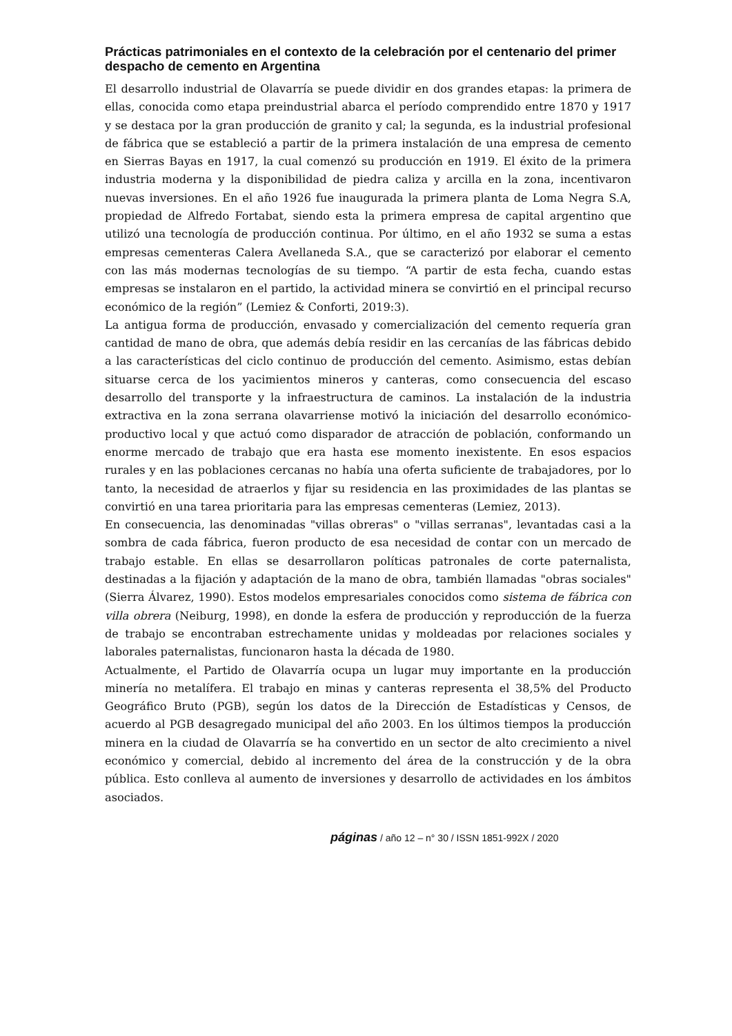Prácticas patrimoniales en el contexto de la celebración por el centenario del primer despacho de cemento en Argentina
El desarrollo industrial de Olavarría se puede dividir en dos grandes etapas: la primera de ellas, conocida como etapa preindustrial abarca el período comprendido entre 1870 y 1917 y se destaca por la gran producción de granito y cal; la segunda, es la industrial profesional de fábrica que se estableció a partir de la primera instalación de una empresa de cemento en Sierras Bayas en 1917, la cual comenzó su producción en 1919. El éxito de la primera industria moderna y la disponibilidad de piedra caliza y arcilla en la zona, incentivaron nuevas inversiones. En el año 1926 fue inaugurada la primera planta de Loma Negra S.A, propiedad de Alfredo Fortabat, siendo esta la primera empresa de capital argentino que utilizó una tecnología de producción continua. Por último, en el año 1932 se suma a estas empresas cementeras Calera Avellaneda S.A., que se caracterizó por elaborar el cemento con las más modernas tecnologías de su tiempo. “A partir de esta fecha, cuando estas empresas se instalaron en el partido, la actividad minera se convirtió en el principal recurso económico de la región” (Lemiez & Conforti, 2019:3).
La antigua forma de producción, envasado y comercialización del cemento requería gran cantidad de mano de obra, que además debía residir en las cercanías de las fábricas debido a las características del ciclo continuo de producción del cemento. Asimismo, estas debían situarse cerca de los yacimientos mineros y canteras, como consecuencia del escaso desarrollo del transporte y la infraestructura de caminos. La instalación de la industria extractiva en la zona serrana olavarriense motivó la iniciación del desarrollo económico-productivo local y que actuó como disparador de atracción de población, conformando un enorme mercado de trabajo que era hasta ese momento inexistente. En esos espacios rurales y en las poblaciones cercanas no había una oferta suficiente de trabajadores, por lo tanto, la necesidad de atraerlos y fijar su residencia en las proximidades de las plantas se convirtió en una tarea prioritaria para las empresas cementeras (Lemiez, 2013).
En consecuencia, las denominadas "villas obreras" o "villas serranas", levantadas casi a la sombra de cada fábrica, fueron producto de esa necesidad de contar con un mercado de trabajo estable. En ellas se desarrollaron políticas patronales de corte paternalista, destinadas a la fijación y adaptación de la mano de obra, también llamadas "obras sociales" (Sierra Álvarez, 1990). Estos modelos empresariales conocidos como sistema de fábrica con villa obrera (Neiburg, 1998), en donde la esfera de producción y reproducción de la fuerza de trabajo se encontraban estrechamente unidas y moldeadas por relaciones sociales y laborales paternalistas, funcionaron hasta la década de 1980.
Actualmente, el Partido de Olavarría ocupa un lugar muy importante en la producción minería no metalífera. El trabajo en minas y canteras representa el 38,5% del Producto Geográfico Bruto (PGB), según los datos de la Dirección de Estadísticas y Censos, de acuerdo al PGB desagregado municipal del año 2003. En los últimos tiempos la producción minera en la ciudad de Olavarría se ha convertido en un sector de alto crecimiento a nivel económico y comercial, debido al incremento del área de la construcción y de la obra pública. Esto conlleva al aumento de inversiones y desarrollo de actividades en los ámbitos asociados.
páginas / año 12 – n° 30 / ISSN 1851-992X / 2020